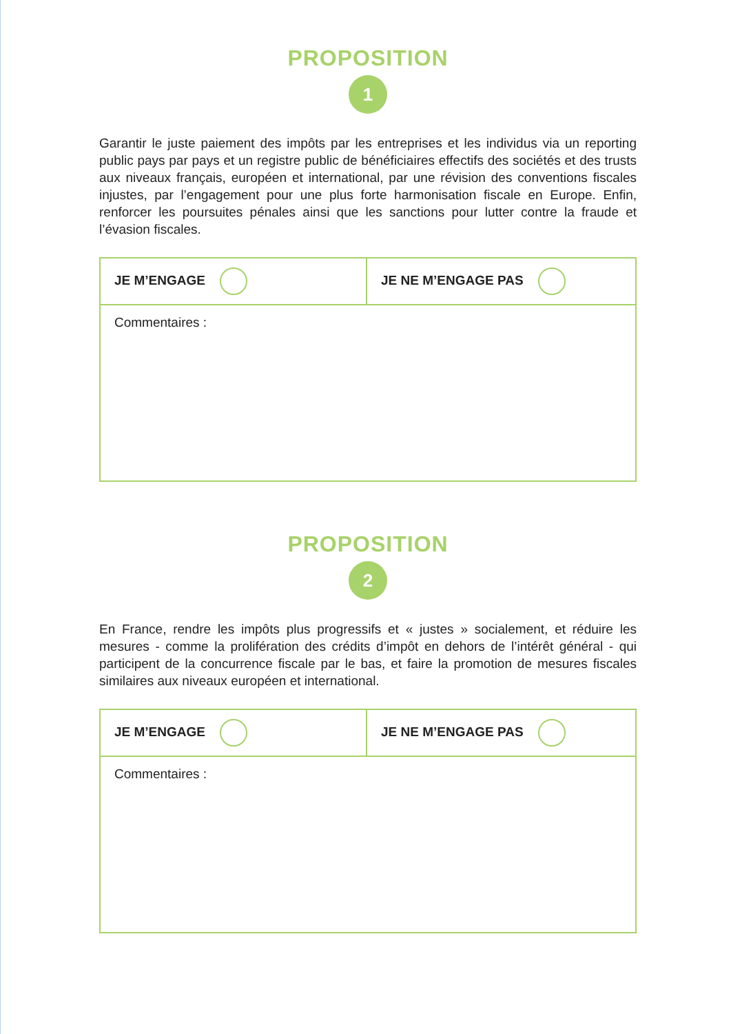PROPOSITION
1
Garantir le juste paiement des impôts par les entreprises et les individus via un reporting public pays par pays et un registre public de bénéficiaires effectifs des sociétés et des trusts aux niveaux français, européen et international, par une révision des conventions fiscales injustes, par l’engagement pour une plus forte harmonisation fiscale en Europe. Enfin, renforcer les poursuites pénales ainsi que les sanctions pour lutter contre la fraude et l’évasion fiscales.
| JE M’ENGAGE | JE NE M’ENGAGE PAS |
| Commentaires : | |
PROPOSITION
2
En France, rendre les impôts plus progressifs et « justes » socialement, et réduire les mesures - comme la prolifération des crédits d’impôt en dehors de l’intérêt général - qui participent de la concurrence fiscale par le bas, et faire la promotion de mesures fiscales similaires aux niveaux européen et international.
| JE M’ENGAGE | JE NE M’ENGAGE PAS |
| Commentaires : | |